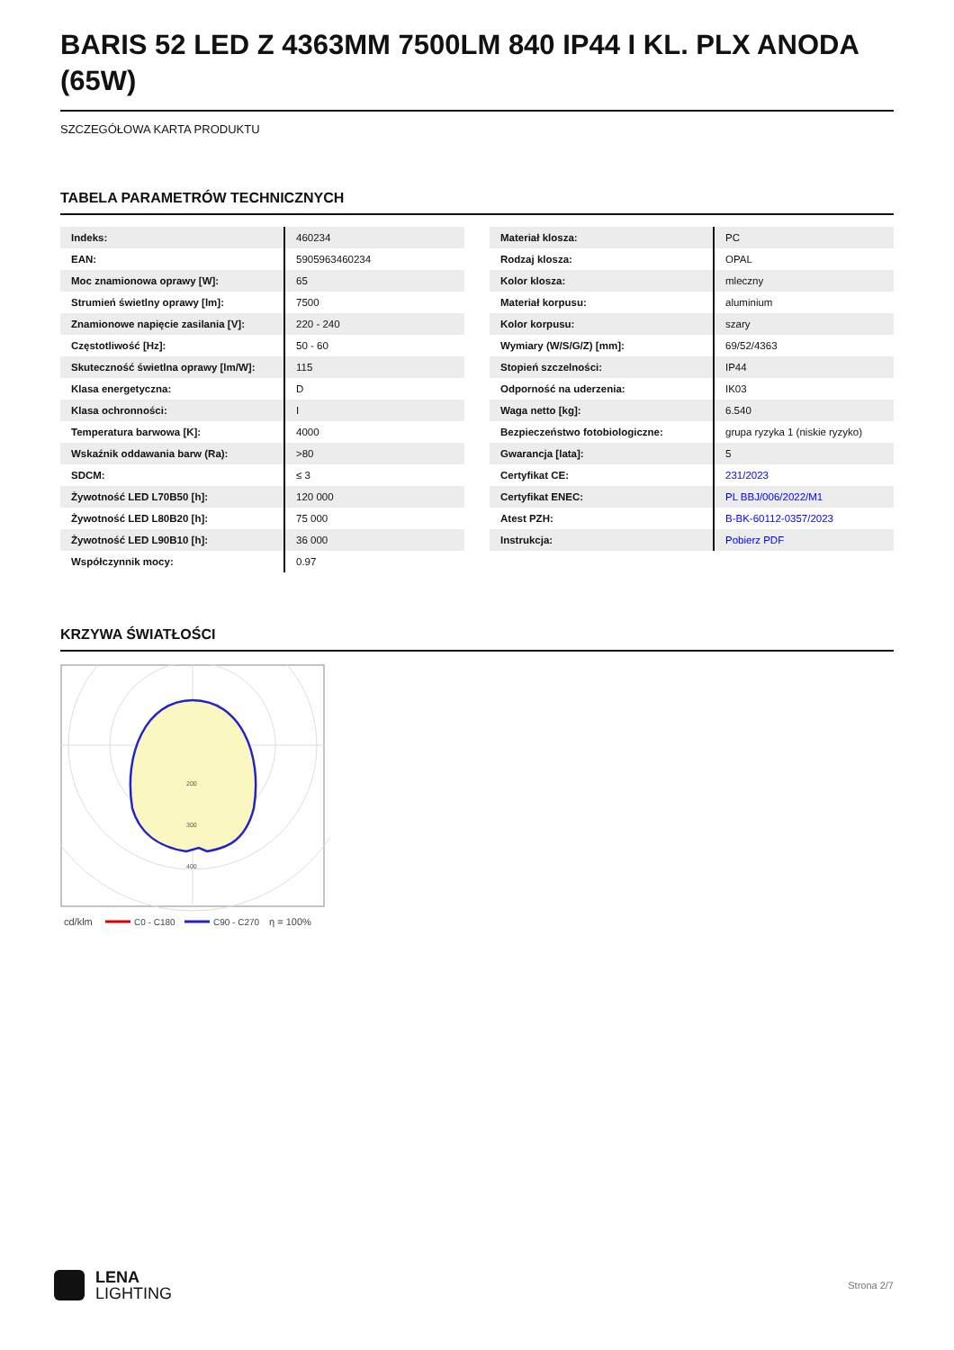BARIS 52 LED Z 4363MM 7500LM 840 IP44 I KL. PLX ANODA (65W)
SZCZEGÓŁOWA KARTA PRODUKTU
TABELA PARAMETRÓW TECHNICZNYCH
| Indeks: | 460234 |
| EAN: | 5905963460234 |
| Moc znamionowa oprawy [W]: | 65 |
| Strumień świetlny oprawy [lm]: | 7500 |
| Znamionowe napięcie zasilania [V]: | 220 - 240 |
| Częstotliwość [Hz]: | 50 - 60 |
| Skuteczność świetlna oprawy [lm/W]: | 115 |
| Klasa energetyczna: | D |
| Klasa ochronności: | I |
| Temperatura barwowa [K]: | 4000 |
| Wskaźnik oddawania barw (Ra): | >80 |
| SDCM: | ≤ 3 |
| Żywotność LED L70B50 [h]: | 120 000 |
| Żywotność LED L80B20 [h]: | 75 000 |
| Żywotność LED L90B10 [h]: | 36 000 |
| Współczynnik mocy: | 0.97 |
| Materiał klosza: | PC |
| Rodzaj klosza: | OPAL |
| Kolor klosza: | mleczny |
| Materiał korpusu: | aluminium |
| Kolor korpusu: | szary |
| Wymiary (W/S/G/Z) [mm]: | 69/52/4363 |
| Stopień szczelności: | IP44 |
| Odporność na uderzenia: | IK03 |
| Waga netto [kg]: | 6.540 |
| Bezpieczeństwo fotobiologiczne: | grupa ryzyka 1 (niskie ryzyko) |
| Gwarancja [lata]: | 5 |
| Certyfikat CE: | 231/2023 |
| Certyfikat ENEC: | PL BBJ/006/2022/M1 |
| Atest PZH: | B-BK-60112-0357/2023 |
| Instrukcja: | Pobierz PDF |
KRZYWA ŚWIATŁOŚCI
200
300
400
cd/klm
C0 - C180
C90 - C270
η = 100%
LENA
LIGHTING
Strona 2/7